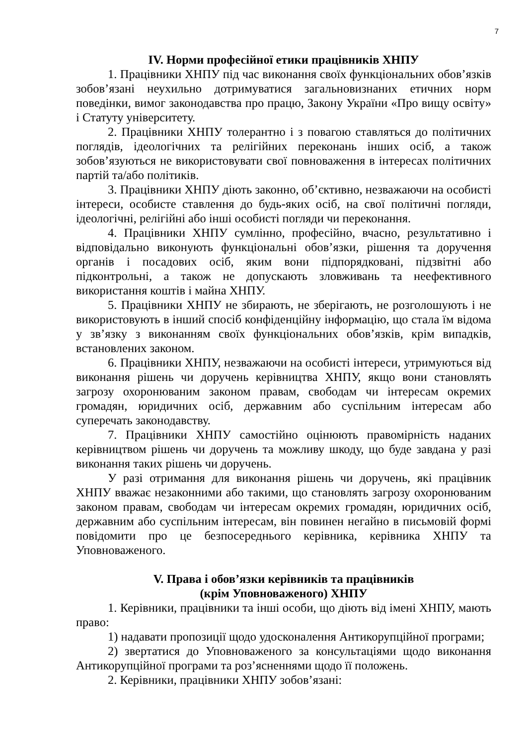7
IV. Норми професійної етики працівників ХНПУ
1. Працівники ХНПУ під час виконання своїх функціональних обов’язків зобов’язані неухильно дотримуватися загальновизнаних етичних норм поведінки, вимог законодавства про працю, Закону України «Про вищу освіту» і Статуту університету.
2. Працівники ХНПУ толерантно і з повагою ставляться до політичних поглядів, ідеологічних та релігійних переконань інших осіб, а також зобов’язуються не використовувати свої повноваження в інтересах політичних партій та/або політиків.
3. Працівники ХНПУ діють законно, об’єктивно, незважаючи на особисті інтереси, особисте ставлення до будь-яких осіб, на свої політичні погляди, ідеологічні, релігійні або інші особисті погляди чи переконання.
4. Працівники ХНПУ сумлінно, професійно, вчасно, результативно і відповідально виконують функціональні обов’язки, рішення та доручення органів і посадових осіб, яким вони підпорядковані, підзвітні або підконтрольні, а також не допускають зловживань та неефективного використання коштів і майна ХНПУ.
5. Працівники ХНПУ не збирають, не зберігають, не розголошують і не використовують в інший спосіб конфіденційну інформацію, що стала їм відома у зв’язку з виконанням своїх функціональних обов’язків, крім випадків, встановлених законом.
6. Працівники ХНПУ, незважаючи на особисті інтереси, утримуються від виконання рішень чи доручень керівництва ХНПУ, якщо вони становлять загрозу охоронюваним законом правам, свободам чи інтересам окремих громадян, юридичних осіб, державним або суспільним інтересам або суперечать законодавству.
7. Працівники ХНПУ самостійно оцінюють правомірність наданих керівництвом рішень чи доручень та можливу шкоду, що буде завдана у разі виконання таких рішень чи доручень.
У разі отримання для виконання рішень чи доручень, які працівник ХНПУ вважає незаконними або такими, що становлять загрозу охоронюваним законом правам, свободам чи інтересам окремих громадян, юридичних осіб, державним або суспільним інтересам, він повинен негайно в письмовій формі повідомити про це безпосереднього керівника, керівника ХНПУ та Уповноваженого.
V. Права і обов’язки керівників та працівників
(крім Уповноваженого) ХНПУ
1. Керівники, працівники та інші особи, що діють від імені ХНПУ, мають право:
1) надавати пропозиції щодо удосконалення Антикорупційної програми;
2) звертатися до Уповноваженого за консультаціями щодо виконання Антикорупційної програми та роз’ясненнями щодо її положень.
2. Керівники, працівники ХНПУ зобов’язані: